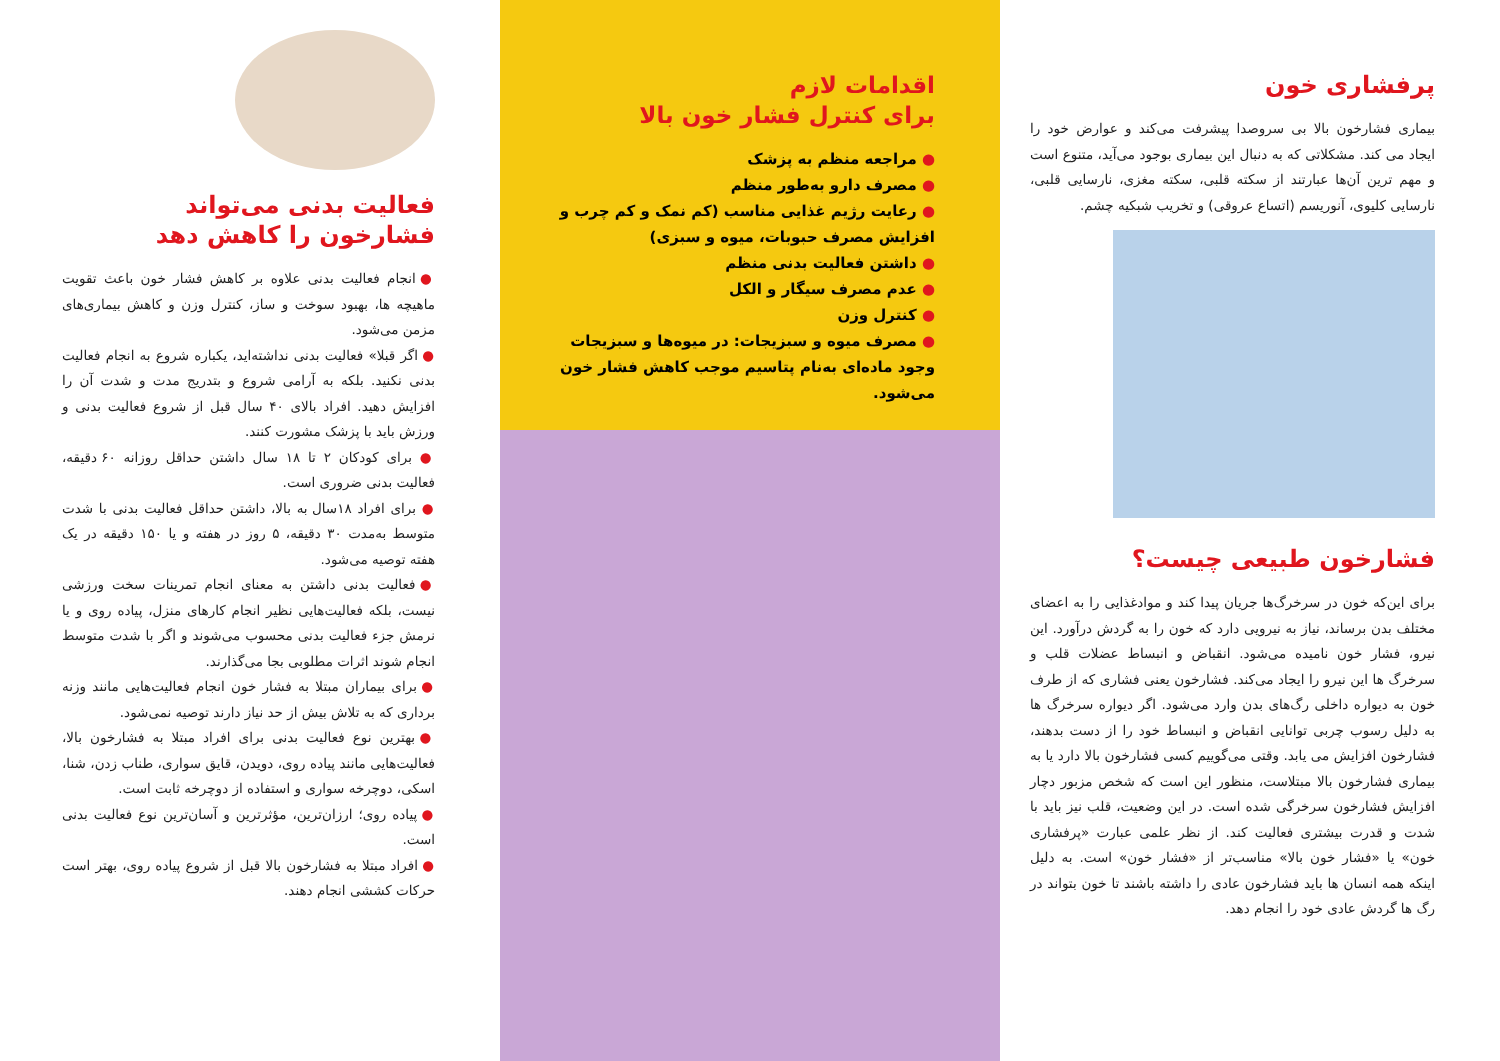پرفشاری خون
بیماری فشارخون بالا بی سروصدا پیشرفت می‌کند و عوارض خود را ایجاد می کند. مشکلاتی که به دنبال این بیماری بوجود می‌آید، متنوع است و مهم ترین آن‌ها عبارتند از سکته قلبی، سکته مغزی، نارسایی قلبی، نارسایی کلیوی، آنوریسم (اتساع عروقی) و تخریب شبکیه چشم.
فشارخون طبیعی چیست؟
برای این‌که خون در سرخرگ‌ها جریان پیدا کند و موادغذایی را به اعضای مختلف بدن برساند، نیاز به نیرویی دارد که خون را به گردش درآورد. این نیرو، فشار خون نامیده می‌شود. انقباض و انبساط عضلات قلب و سرخرگ ها این نیرو را ایجاد می‌کند. فشارخون یعنی فشاری که از طرف خون به دیواره داخلی رگ‌های بدن وارد می‌شود. اگر دیواره سرخرگ ها به دلیل رسوب چربی توانایی انقباض و انبساط خود را از دست بدهند، فشارخون افزایش می یابد. وقتی می‌گوییم کسی فشارخون بالا دارد یا به بیماری فشارخون بالا مبتلاست، منظور این است که شخص مزبور دچار افزایش فشارخون سرخرگی شده است. در این وضعیت، قلب نیز باید با شدت و قدرت بیشتری فعالیت کند. از نظر علمی عبارت «پرفشاری خون» یا «فشار خون بالا» مناسب‌تر از «فشار خون» است. به دلیل اینکه همه انسان ها باید فشارخون عادی را داشته باشند تا خون بتواند در رگ ها گردش عادی خود را انجام دهد.
اقدامات لازم
برای کنترل فشار خون بالا
● مراجعه منظم به پزشک
● مصرف دارو به‌طور منظم
● رعایت رژیم غذایی مناسب (کم نمک و کم چرب و افزایش مصرف حبوبات، میوه و سبزی)
● داشتن فعالیت بدنی منظم
● عدم مصرف سیگار و الکل
● کنترل وزن
● مصرف میوه و سبزیجات: در میوه‌ها و سبزیجات وجود ماده‌ای به‌نام پتاسیم موجب کاهش فشار خون می‌شود.
فعالیت بدنی می‌تواند
فشارخون را کاهش دهد
● انجام فعالیت بدنی علاوه بر کاهش فشار خون باعث تقویت ماهیچه ها، بهبود سوخت و ساز، کنترل وزن و کاهش بیماری‌های مزمن می‌شود.
● اگر قبلا» فعالیت بدنی نداشته‌اید، یکباره شروع به انجام فعالیت بدنی نکنید. بلکه به آرامی شروع و بتدریج مدت و شدت آن را افزایش دهید. افراد بالای ۴۰ سال قبل از شروع فعالیت بدنی و ورزش باید با پزشک مشورت کنند.
● برای کودکان ۲ تا ۱۸ سال داشتن حداقل روزانه ۶۰ دقیقه، فعالیت بدنی ضروری است.
● برای افراد ۱۸سال به بالا، داشتن حداقل فعالیت بدنی با شدت متوسط به‌مدت ۳۰ دقیقه، ۵ روز در هفته و یا ۱۵۰ دقیقه در یک هفته توصیه می‌شود.
● فعالیت بدنی داشتن به معنای انجام تمرینات سخت ورزشی نیست، بلکه فعالیت‌هایی نظیر انجام کارهای منزل، پیاده روی و یا نرمش جزء فعالیت بدنی محسوب می‌شوند و اگر با شدت متوسط انجام شوند اثرات مطلوبی بجا می‌گذارند.
● برای بیماران مبتلا به فشار خون انجام فعالیت‌هایی مانند وزنه برداری که به تلاش بیش از حد نیاز دارند توصیه نمی‌شود.
● بهترین نوع فعالیت بدنی برای افراد مبتلا به فشارخون بالا، فعالیت‌هایی مانند پیاده روی، دویدن، قایق سواری، طناب زدن، شنا، اسکی، دوچرخه سواری و استفاده از دوچرخه ثابت است.
● پیاده روی؛ ارزان‌ترین، مؤثرترین و آسان‌ترین نوع فعالیت بدنی است.
● افراد مبتلا به فشارخون بالا قبل از شروع پیاده روی، بهتر است حرکات کششی انجام دهند.